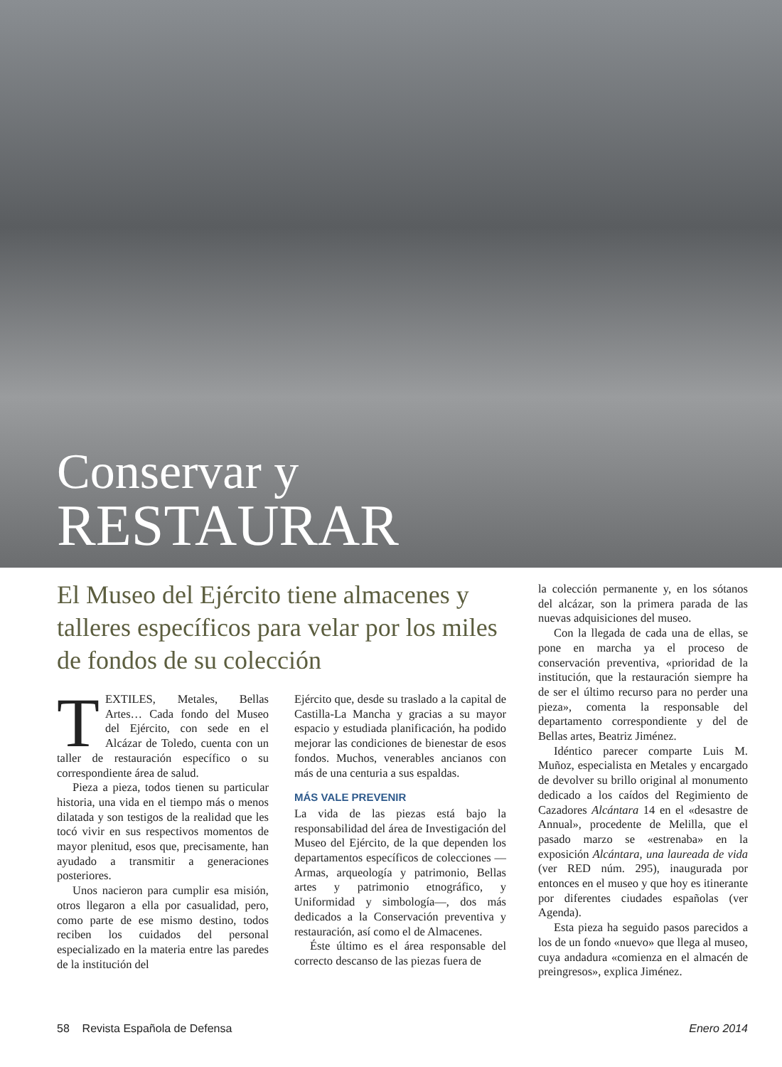Conservar y
RESTAURAR
El Museo del Ejército tiene almacenes y talleres específicos para velar por los miles de fondos de su colección
TEXTILES, Metales, Bellas Artes… Cada fondo del Museo del Ejército, con sede en el Alcázar de Toledo, cuenta con un taller de restauración específico o su correspondiente área de salud.
Pieza a pieza, todos tienen su particular historia, una vida en el tiempo más o menos dilatada y son testigos de la realidad que les tocó vivir en sus respectivos momentos de mayor plenitud, esos que, precisamente, han ayudado a transmitir a generaciones posteriores.
Unos nacieron para cumplir esa misión, otros llegaron a ella por casualidad, pero, como parte de ese mismo destino, todos reciben los cuidados del personal especializado en la materia entre las paredes de la institución del
Ejército que, desde su traslado a la capital de Castilla-La Mancha y gracias a su mayor espacio y estudiada planificación, ha podido mejorar las condiciones de bienestar de esos fondos. Muchos, venerables ancianos con más de una centuria a sus espaldas.
MÁS VALE PREVENIR
La vida de las piezas está bajo la responsabilidad del área de Investigación del Museo del Ejército, de la que dependen los departamentos específicos de colecciones —Armas, arqueología y patrimonio, Bellas artes y patrimonio etnográfico, y Uniformidad y simbología—, dos más dedicados a la Conservación preventiva y restauración, así como el de Almacenes.
Éste último es el área responsable del correcto descanso de las piezas fuera de
la colección permanente y, en los sótanos del alcázar, son la primera parada de las nuevas adquisiciones del museo.
Con la llegada de cada una de ellas, se pone en marcha ya el proceso de conservación preventiva, «prioridad de la institución, que la restauración siempre ha de ser el último recurso para no perder una pieza», comenta la responsable del departamento correspondiente y del de Bellas artes, Beatriz Jiménez.
Idéntico parecer comparte Luis M. Muñoz, especialista en Metales y encargado de devolver su brillo original al monumento dedicado a los caídos del Regimiento de Cazadores Alcántara 14 en el «desastre de Annual», procedente de Melilla, que el pasado marzo se «estrenaba» en la exposición Alcántara, una laureada de vida (ver RED núm. 295), inaugurada por entonces en el museo y que hoy es itinerante por diferentes ciudades españolas (ver Agenda).
Esta pieza ha seguido pasos parecidos a los de un fondo «nuevo» que llega al museo, cuya andadura «comienza en el almacén de preingresos», explica Jiménez.
58 Revista Española de Defensa Enero 2014